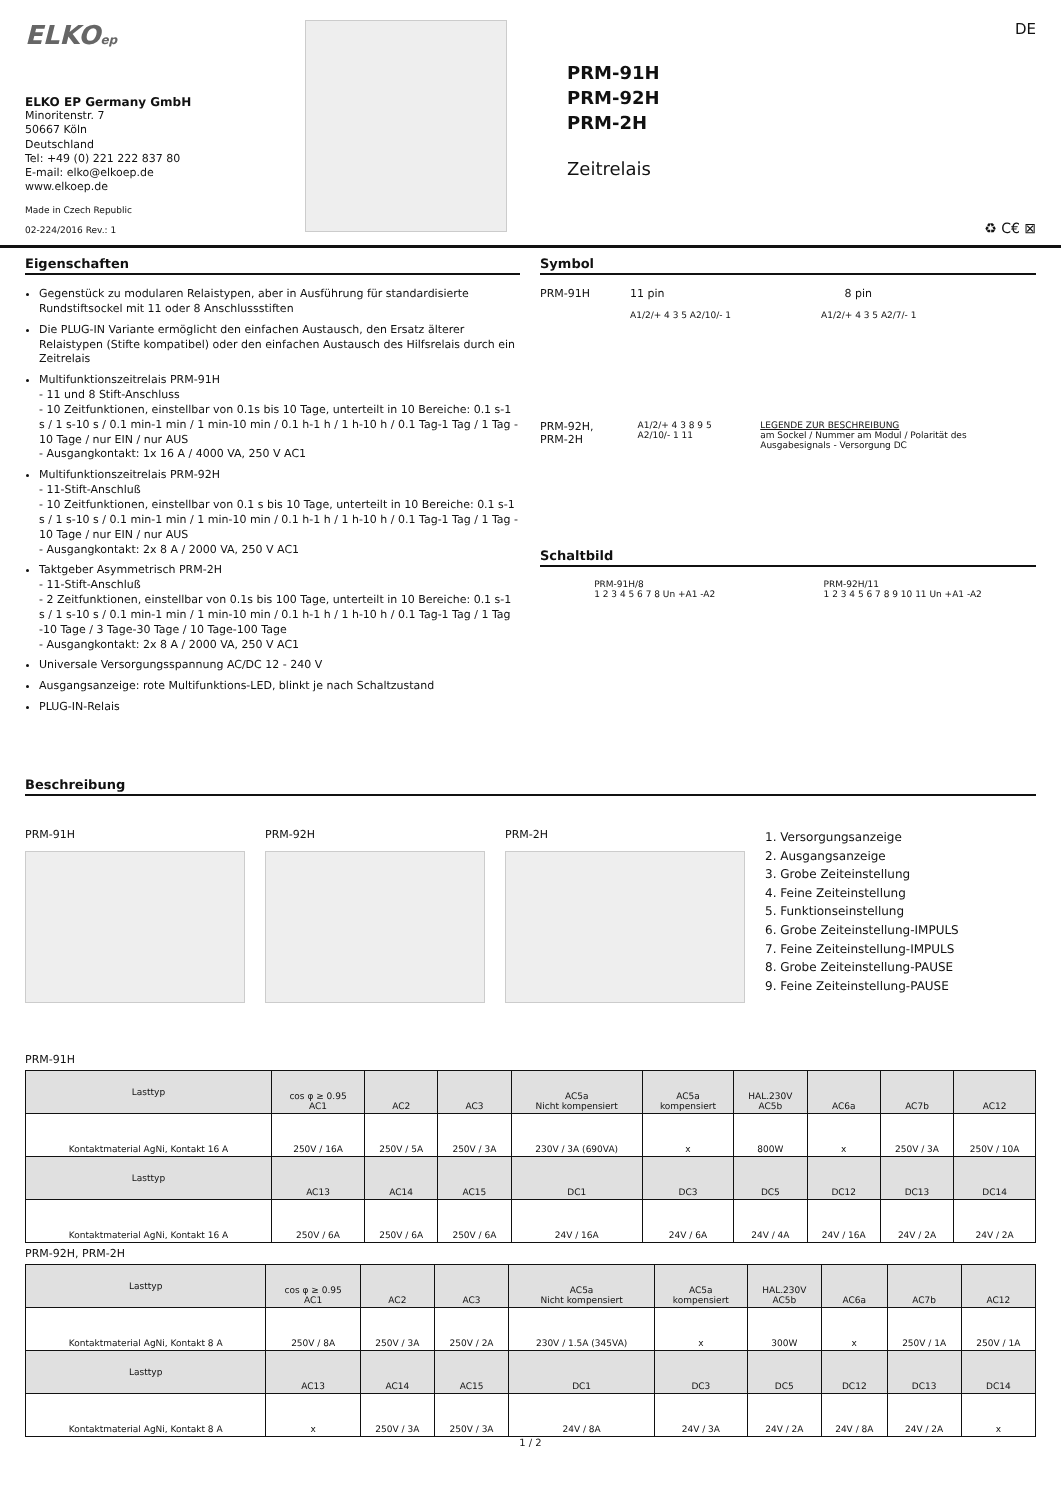ELKOep
ELKO EP Germany GmbH
Minoritenstr. 7
50667 Köln
Deutschland
Tel: +49 (0) 221 222 837 80
E-mail: elko@elkoep.de
www.elkoep.de
Made in Czech Republic
02-224/2016 Rev.: 1
PRM-91H
PRM-92H
PRM-2H
Zeitrelais
DE
♻ C€ ⊠
Eigenschaften
Gegenstück zu modularen Relaistypen, aber in Ausführung für standardisierte Rundstiftsockel mit 11 oder 8 Anschlussstiften
Die PLUG-IN Variante ermöglicht den einfachen Austausch, den Ersatz älterer Relaistypen (Stifte kompatibel) oder den einfachen Austausch des Hilfsrelais durch ein Zeitrelais
Multifunktionszeitrelais PRM-91H
- 11 und 8 Stift-Anschluss
- 10 Zeitfunktionen, einstellbar von 0.1s bis 10 Tage, unterteilt in 10 Bereiche: 0.1 s-1 s / 1 s-10 s / 0.1 min-1 min / 1 min-10 min / 0.1 h-1 h / 1 h-10 h / 0.1 Tag-1 Tag / 1 Tag - 10 Tage / nur EIN / nur AUS
- Ausgangkontakt: 1x 16 A / 4000 VA, 250 V AC1
Multifunktionszeitrelais PRM-92H
- 11-Stift-Anschluß
- 10 Zeitfunktionen, einstellbar von 0.1 s bis 10 Tage, unterteilt in 10 Bereiche: 0.1 s-1 s / 1 s-10 s / 0.1 min-1 min / 1 min-10 min / 0.1 h-1 h / 1 h-10 h / 0.1 Tag-1 Tag / 1 Tag - 10 Tage / nur EIN / nur AUS
- Ausgangkontakt: 2x 8 A / 2000 VA, 250 V AC1
Taktgeber Asymmetrisch PRM-2H
- 11-Stift-Anschluß
- 2 Zeitfunktionen, einstellbar von 0.1s bis 100 Tage, unterteilt in 10 Bereiche: 0.1 s-1 s / 1 s-10 s / 0.1 min-1 min / 1 min-10 min / 0.1 h-1 h / 1 h-10 h / 0.1 Tag-1 Tag / 1 Tag -10 Tage / 3 Tage-30 Tage / 10 Tage-100 Tage
- Ausgangkontakt: 2x 8 A / 2000 VA, 250 V AC1
Universale Versorgungsspannung AC/DC 12 - 240 V
Ausgangsanzeige: rote Multifunktions-LED, blinkt je nach Schaltzustand
PLUG-IN-Relais
Symbol
PRM-91H 11 pin 8 pin
A1/2/+ 4 3 5 A2/10/- 1 A1/2/+ 4 3 5 A2/7/- 1
PRM-92H, PRM-2H A1/2/+ 4 3 8 9 5 A2/10/- 1 11 LEGENDE ZUR BESCHREIBUNG
am Sockel / Nummer am Modul / Polarität des Ausgabesignals - Versorgung DC
Schaltbild
PRM-91H/8
1 2 3 4 5 6 7 8 Un +A1 -A2
PRM-92H/11
1 2 3 4 5 6 7 8 9 10 11 Un +A1 -A2
Beschreibung
PRM-91H PRM-92H PRM-2H
1. Versorgungsanzeige
2. Ausgangsanzeige
3. Grobe Zeiteinstellung
4. Feine Zeiteinstellung
5. Funktionseinstellung
6. Grobe Zeiteinstellung-IMPULS
7. Feine Zeiteinstellung-IMPULS
8. Grobe Zeiteinstellung-PAUSE
9. Feine Zeiteinstellung-PAUSE
PRM-91H
| Lasttyp | cos φ ≥ 0.95 AC1 | AC2 | AC3 | AC5a Nicht kompensiert | AC5a kompensiert | HAL.230V AC5b | AC6a | AC7b | AC12 |
| Kontaktmaterial AgNi, Kontakt 16 A | 250V / 16A | 250V / 5A | 250V / 3A | 230V / 3A (690VA) | x | 800W | x | 250V / 3A | 250V / 10A |
| Lasttyp | AC13 | AC14 | AC15 | DC1 | DC3 | DC5 | DC12 | DC13 | DC14 |
| Kontaktmaterial AgNi, Kontakt 16 A | 250V / 6A | 250V / 6A | 250V / 6A | 24V / 16A | 24V / 6A | 24V / 4A | 24V / 16A | 24V / 2A | 24V / 2A |
PRM-92H, PRM-2H
| Lasttyp | cos φ ≥ 0.95 AC1 | AC2 | AC3 | AC5a Nicht kompensiert | AC5a kompensiert | HAL.230V AC5b | AC6a | AC7b | AC12 |
| Kontaktmaterial AgNi, Kontakt 8 A | 250V / 8A | 250V / 3A | 250V / 2A | 230V / 1.5A (345VA) | x | 300W | x | 250V / 1A | 250V / 1A |
| Lasttyp | AC13 | AC14 | AC15 | DC1 | DC3 | DC5 | DC12 | DC13 | DC14 |
| Kontaktmaterial AgNi, Kontakt 8 A | x | 250V / 3A | 250V / 3A | 24V / 8A | 24V / 3A | 24V / 2A | 24V / 8A | 24V / 2A | x |
1 / 2